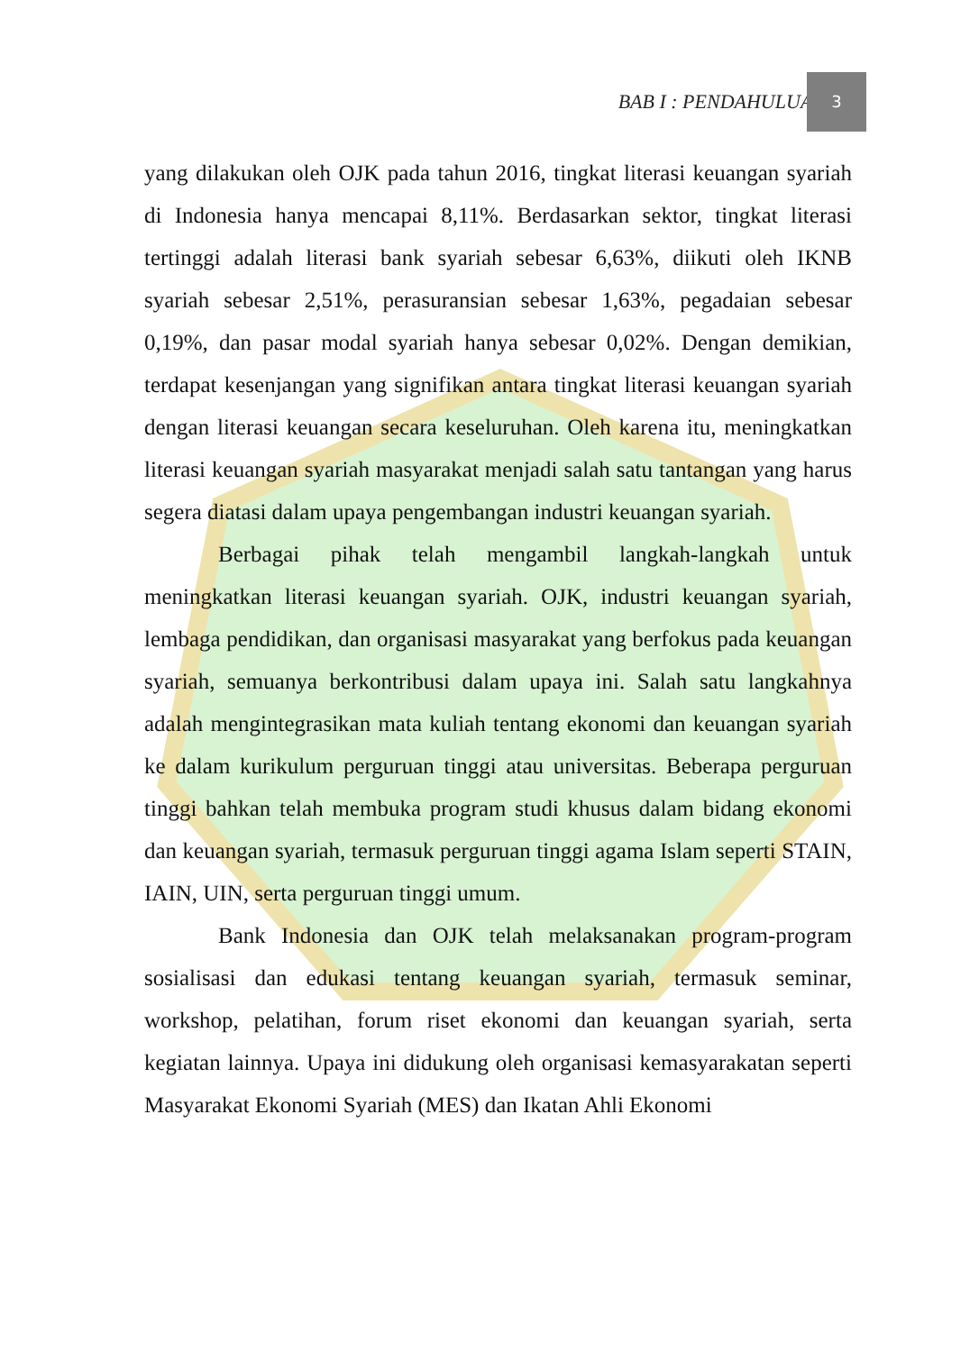BAB I : PENDAHULUAN
3
yang dilakukan oleh OJK pada tahun 2016, tingkat literasi keuangan syariah di Indonesia hanya mencapai 8,11%. Berdasarkan sektor, tingkat literasi tertinggi adalah literasi bank syariah sebesar 6,63%, diikuti oleh IKNB syariah sebesar 2,51%, perasuransian sebesar 1,63%, pegadaian sebesar 0,19%, dan pasar modal syariah hanya sebesar 0,02%. Dengan demikian, terdapat kesenjangan yang signifikan antara tingkat literasi keuangan syariah dengan literasi keuangan secara keseluruhan. Oleh karena itu, meningkatkan literasi keuangan syariah masyarakat menjadi salah satu tantangan yang harus segera diatasi dalam upaya pengembangan industri keuangan syariah.
Berbagai pihak telah mengambil langkah-langkah untuk meningkatkan literasi keuangan syariah. OJK, industri keuangan syariah, lembaga pendidikan, dan organisasi masyarakat yang berfokus pada keuangan syariah, semuanya berkontribusi dalam upaya ini. Salah satu langkahnya adalah mengintegrasikan mata kuliah tentang ekonomi dan keuangan syariah ke dalam kurikulum perguruan tinggi atau universitas. Beberapa perguruan tinggi bahkan telah membuka program studi khusus dalam bidang ekonomi dan keuangan syariah, termasuk perguruan tinggi agama Islam seperti STAIN, IAIN, UIN, serta perguruan tinggi umum.
Bank Indonesia dan OJK telah melaksanakan program-program sosialisasi dan edukasi tentang keuangan syariah, termasuk seminar, workshop, pelatihan, forum riset ekonomi dan keuangan syariah, serta kegiatan lainnya. Upaya ini didukung oleh organisasi kemasyarakatan seperti Masyarakat Ekonomi Syariah (MES) dan Ikatan Ahli Ekonomi